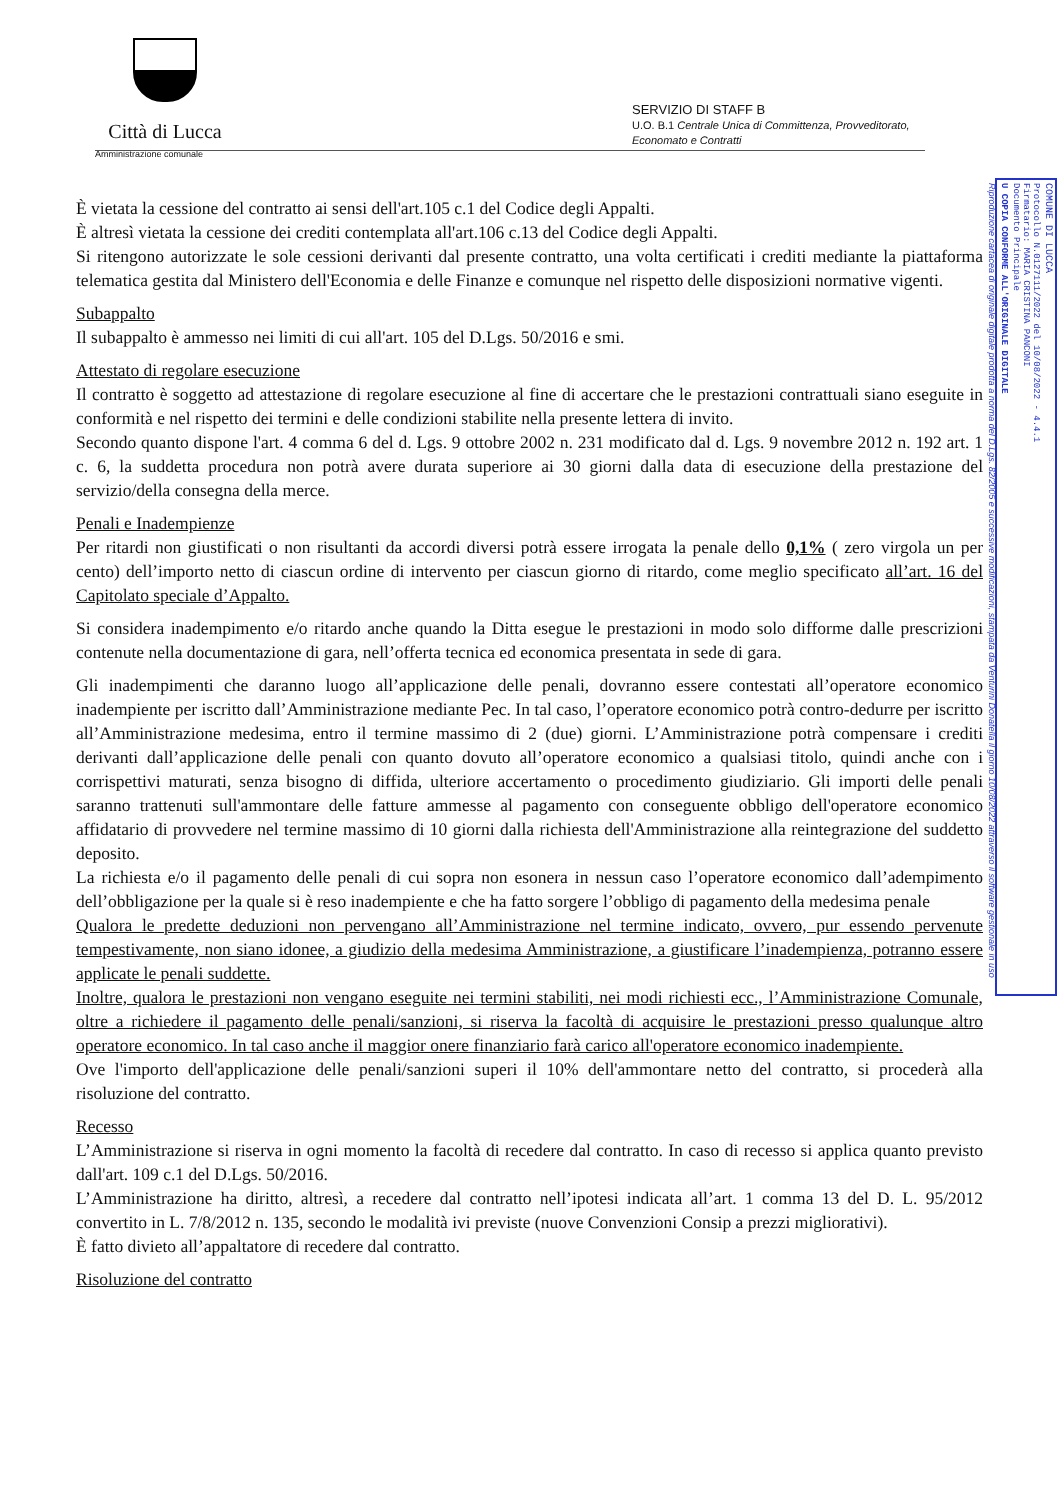Città di Lucca
Amministrazione comunale
SERVIZIO DI STAFF B
U.O. B.1 Centrale Unica di Committenza, Provveditorato,
Economato e Contratti
COMUNE DI LUCCA
Protocollo N.0127111/2022 del 10/08/2022 - 4.4.1
Firmatario: MARIA CRISTINA PANCONI
Documento Principale
U COPIA CONFORME ALL'ORIGINALE DIGITALE
Riproduzione cartacea di originale digitale prodotta a norma del D.Lgs. 82/2005 e successive modificazioni, stampata da Venturini Donatella il giorno 10/08/2022 attraverso il software gestionale in uso
È vietata la cessione del contratto ai sensi dell'art.105 c.1 del Codice degli Appalti.
È altresì vietata la cessione dei crediti contemplata all'art.106 c.13 del Codice degli Appalti.
Si ritengono autorizzate le sole cessioni derivanti dal presente contratto, una volta certificati i crediti mediante la piattaforma telematica gestita dal Ministero dell'Economia e delle Finanze e comunque nel rispetto delle disposizioni normative vigenti.
Subappalto
Il subappalto è ammesso nei limiti di cui all'art. 105 del D.Lgs. 50/2016 e smi.
Attestato di regolare esecuzione
Il contratto è soggetto ad attestazione di regolare esecuzione al fine di accertare che le prestazioni contrattuali siano eseguite in conformità e nel rispetto dei termini e delle condizioni stabilite nella presente lettera di invito.
Secondo quanto dispone l'art. 4 comma 6 del d. Lgs. 9 ottobre 2002 n. 231 modificato dal d. Lgs. 9 novembre 2012 n. 192 art. 1 c. 6, la suddetta procedura non potrà avere durata superiore ai 30 giorni dalla data di esecuzione della prestazione del servizio/della consegna della merce.
Penali e Inadempienze
Per ritardi non giustificati o non risultanti da accordi diversi potrà essere irrogata la penale dello 0,1% ( zero virgola un per cento) dell’importo netto di ciascun ordine di intervento per ciascun giorno di ritardo, come meglio specificato all’art. 16 del Capitolato speciale d’Appalto.
Si considera inadempimento e/o ritardo anche quando la Ditta esegue le prestazioni in modo solo difforme dalle prescrizioni contenute nella documentazione di gara, nell’offerta tecnica ed economica presentata in sede di gara.
Gli inadempimenti che daranno luogo all’applicazione delle penali, dovranno essere contestati all’operatore economico inadempiente per iscritto dall’Amministrazione mediante Pec. In tal caso, l’operatore economico potrà contro-dedurre per iscritto all’Amministrazione medesima, entro il termine massimo di 2 (due) giorni. L’Amministrazione potrà compensare i crediti derivanti dall’applicazione delle penali con quanto dovuto all’operatore economico a qualsiasi titolo, quindi anche con i corrispettivi maturati, senza bisogno di diffida, ulteriore accertamento o procedimento giudiziario. Gli importi delle penali saranno trattenuti sull'ammontare delle fatture ammesse al pagamento con conseguente obbligo dell'operatore economico affidatario di provvedere nel termine massimo di 10 giorni dalla richiesta dell'Amministrazione alla reintegrazione del suddetto deposito.
La richiesta e/o il pagamento delle penali di cui sopra non esonera in nessun caso l’operatore economico dall’adempimento dell’obbligazione per la quale si è reso inadempiente e che ha fatto sorgere l’obbligo di pagamento della medesima penale
Qualora le predette deduzioni non pervengano all’Amministrazione nel termine indicato, ovvero, pur essendo pervenute tempestivamente, non siano idonee, a giudizio della medesima Amministrazione, a giustificare l’inadempienza, potranno essere applicate le penali suddette.
Inoltre, qualora le prestazioni non vengano eseguite nei termini stabiliti, nei modi richiesti ecc., l’Amministrazione Comunale, oltre a richiedere il pagamento delle penali/sanzioni, si riserva la facoltà di acquisire le prestazioni presso qualunque altro operatore economico. In tal caso anche il maggior onere finanziario farà carico all'operatore economico inadempiente.
Ove l'importo dell'applicazione delle penali/sanzioni superi il 10% dell'ammontare netto del contratto, si procederà alla risoluzione del contratto.
Recesso
L’Amministrazione si riserva in ogni momento la facoltà di recedere dal contratto. In caso di recesso si applica quanto previsto dall'art. 109 c.1 del D.Lgs. 50/2016.
L’Amministrazione ha diritto, altresì, a recedere dal contratto nell’ipotesi indicata all’art. 1 comma 13 del D. L. 95/2012 convertito in L. 7/8/2012 n. 135, secondo le modalità ivi previste (nuove Convenzioni Consip a prezzi migliorativi).
È fatto divieto all’appaltatore di recedere dal contratto.
Risoluzione del contratto